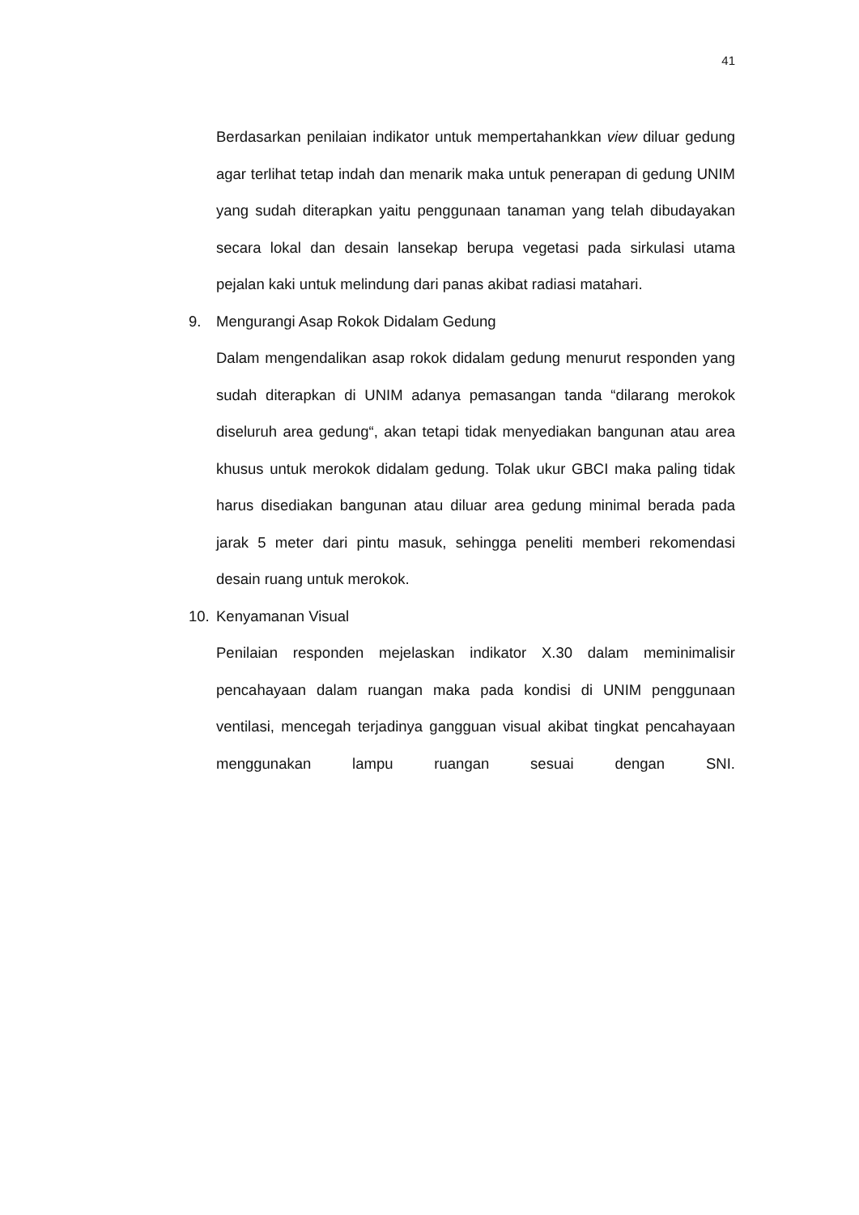41
Berdasarkan penilaian indikator untuk mempertahankkan view diluar gedung agar terlihat tetap indah dan menarik maka untuk penerapan di gedung UNIM yang sudah diterapkan yaitu penggunaan tanaman yang telah dibudayakan secara lokal dan desain lansekap berupa vegetasi pada sirkulasi utama pejalan kaki untuk melindung dari panas akibat radiasi matahari.
9. Mengurangi Asap Rokok Didalam Gedung
Dalam mengendalikan asap rokok didalam gedung menurut responden yang sudah diterapkan di UNIM adanya pemasangan tanda “dilarang merokok diseluruh area gedung“, akan tetapi tidak menyediakan bangunan atau area khusus untuk merokok didalam gedung. Tolak ukur GBCI maka paling tidak harus disediakan bangunan atau diluar area gedung minimal berada pada jarak 5 meter dari pintu masuk, sehingga peneliti memberi rekomendasi desain ruang untuk merokok.
10. Kenyamanan Visual
Penilaian responden mejelaskan indikator X.30 dalam meminimalisir pencahayaan dalam ruangan maka pada kondisi di UNIM penggunaan ventilasi, mencegah terjadinya gangguan visual akibat tingkat pencahayaan menggunakan lampu ruangan sesuai dengan SNI.